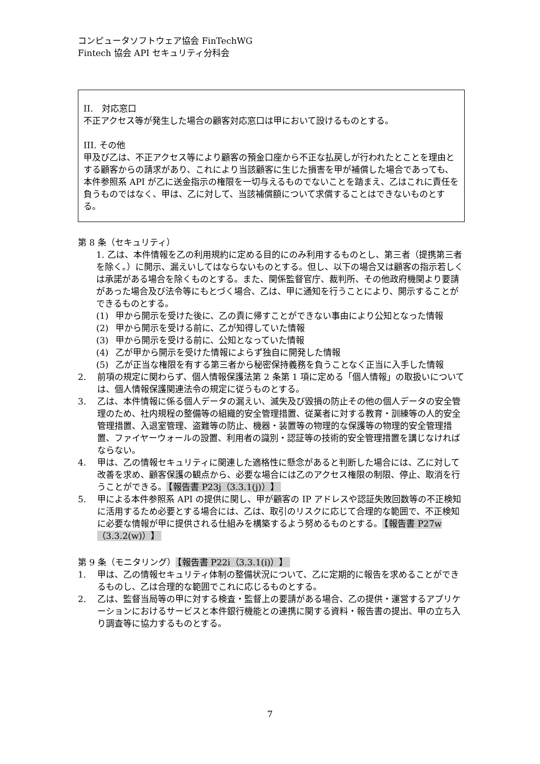コンピュータソフトウェア協会 FinTechWG
Fintech 協会 API セキュリティ分科会
II.　対応窓口
不正アクセス等が発生した場合の顧客対応窓口は甲において設けるものとする。
III. その他
甲及び乙は、不正アクセス等により顧客の預金口座から不正な払戻しが行われたとことを理由とする顧客からの請求があり、これにより当該顧客に生じた損害を甲が補償した場合であっても、本件参照系 API が乙に送金指示の権限を一切与えるものでないことを踏まえ、乙はこれに責任を負うものではなく、甲は、乙に対して、当該補償額について求償することはできないものとする。
第 8 条（セキュリティ）
1. 乙は、本件情報を乙の利用規約に定める目的にのみ利用するものとし、第三者（提携第三者を除く。）に開示、漏えいしてはならないものとする。但し、以下の場合又は顧客の指示若しくは承諾がある場合を除くものとする。また、関係監督官庁、裁判所、その他政府機関より要請があった場合及び法令等にもとづく場合、乙は、甲に通知を行うことにより、開示することができるものとする。
(1) 甲から開示を受けた後に、乙の責に帰すことができない事由により公知となった情報
(2) 甲から開示を受ける前に、乙が知得していた情報
(3) 甲から開示を受ける前に、公知となっていた情報
(4) 乙が甲から開示を受けた情報によらず独自に開発した情報
(5) 乙が正当な権限を有する第三者から秘密保持義務を負うことなく正当に入手した情報
2. 前項の規定に関わらず、個人情報保護法第 2 条第 1 項に定める「個人情報」の取扱いについては、個人情報保護関連法令の規定に従うものとする。
3. 乙は、本件情報に係る個人データの漏えい、滅失及び毀損の防止その他の個人データの安全管理のため、社内規程の整備等の組織的安全管理措置、従業者に対する教育・訓練等の人的安全管理措置、入退室管理、盗難等の防止、機器・装置等の物理的な保護等の物理的安全管理措置、ファイヤーウォールの設置、利用者の識別・認証等の技術的安全管理措置を講じなければならない。
4. 甲は、乙の情報セキュリティに関連した適格性に懸念があると判断した場合には、乙に対して改善を求め、顧客保護の観点から、必要な場合には乙のアクセス権限の制限、停止、取消を行うことができる。 【報告書 P23j（3.3.1(j)）】
5. 甲による本件参照系 API の提供に関し、甲が顧客の IP アドレスや認証失敗回数等の不正検知に活用するため必要とする場合には、乙は、取引のリスクに応じて合理的な範囲で、不正検知に必要な情報が甲に提供される仕組みを構築するよう努めるものとする。 【報告書 P27w（3.3.2(w)）】
第 9 条（モニタリング） 【報告書 P22i（3.3.1(i)）】
1. 甲は、乙の情報セキュリティ体制の整備状況について、乙に定期的に報告を求めることができるものし、乙は合理的な範囲でこれに応じるものとする。
2. 乙は、監督当局等の甲に対する検査・監督上の要請がある場合、乙の提供・運営するアプリケーションにおけるサービスと本件銀行機能との連携に関する資料・報告書の提出、甲の立ち入り調査等に協力するものとする。
7